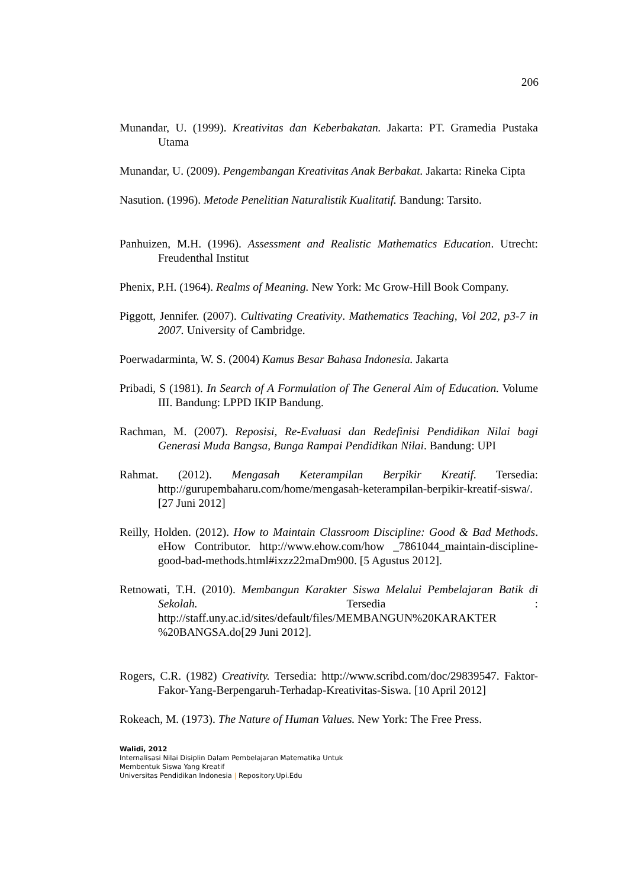206
Munandar, U. (1999). Kreativitas dan Keberbakatan. Jakarta: PT. Gramedia Pustaka Utama
Munandar, U. (2009). Pengembangan Kreativitas Anak Berbakat. Jakarta: Rineka Cipta
Nasution. (1996). Metode Penelitian Naturalistik Kualitatif. Bandung: Tarsito.
Panhuizen, M.H. (1996). Assessment and Realistic Mathematics Education. Utrecht: Freudenthal Institut
Phenix, P.H. (1964). Realms of Meaning. New York: Mc Grow-Hill Book Company.
Piggott, Jennifer. (2007). Cultivating Creativity. Mathematics Teaching, Vol 202, p3-7 in 2007. University of Cambridge.
Poerwadarminta, W. S. (2004) Kamus Besar Bahasa Indonesia. Jakarta
Pribadi, S (1981). In Search of A Formulation of The General Aim of Education. Volume III. Bandung: LPPD IKIP Bandung.
Rachman, M. (2007). Reposisi, Re-Evaluasi dan Redefinisi Pendidikan Nilai bagi Generasi Muda Bangsa, Bunga Rampai Pendidikan Nilai. Bandung: UPI
Rahmat. (2012). Mengasah Keterampilan Berpikir Kreatif. Tersedia: http://gurupembaharu.com/home/mengasah-keterampilan-berpikir-kreatif-siswa/. [27 Juni 2012]
Reilly, Holden. (2012). How to Maintain Classroom Discipline: Good & Bad Methods. eHow Contributor. http://www.ehow.com/how _7861044_maintain-discipline-good-bad-methods.html#ixzz22maDm900. [5 Agustus 2012].
Retnowati, T.H. (2010). Membangun Karakter Siswa Melalui Pembelajaran Batik di Sekolah. Tersedia : http://staff.uny.ac.id/sites/default/files/MEMBANGUN%20KARAKTER %20BANGSA.do[29 Juni 2012].
Rogers, C.R. (1982) Creativity. Tersedia: http://www.scribd.com/doc/29839547. Faktor-Fakor-Yang-Berpengaruh-Terhadap-Kreativitas-Siswa. [10 April 2012]
Rokeach, M. (1973). The Nature of Human Values. New York: The Free Press.
Walidi, 2012
Internalisasi Nilai Disiplin Dalam Pembelajaran Matematika Untuk
Membentuk Siswa Yang Kreatif
Universitas Pendidikan Indonesia | Repository.Upi.Edu